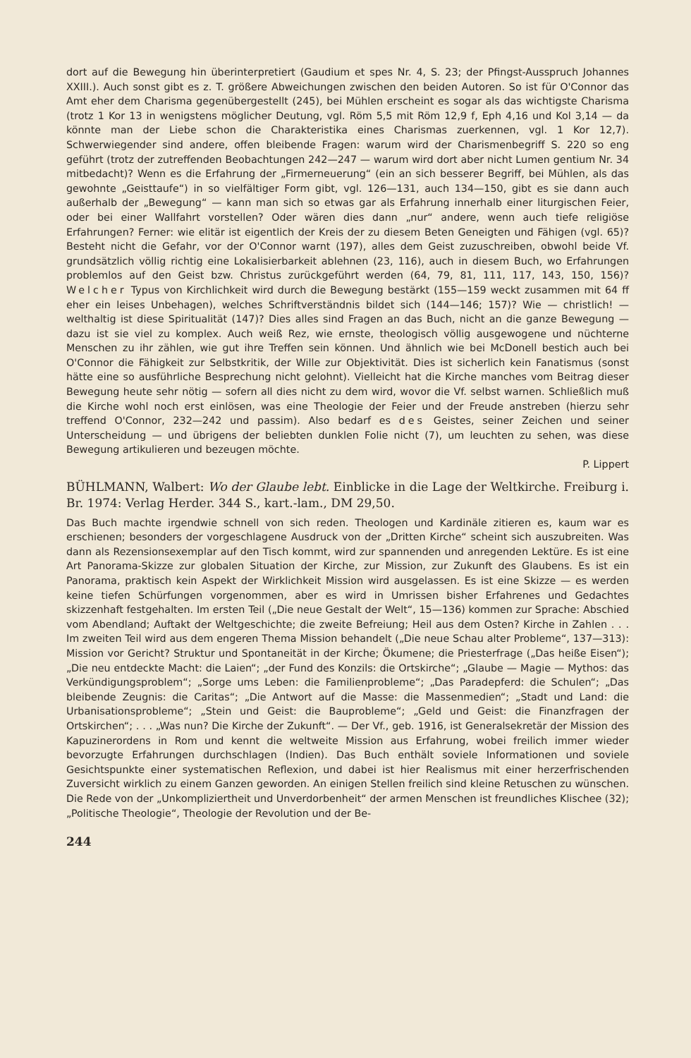dort auf die Bewegung hin überinterpretiert (Gaudium et spes Nr. 4, S. 23; der Pfingst-Ausspruch Johannes XXIII.). Auch sonst gibt es z. T. größere Abweichungen zwischen den beiden Autoren. So ist für O'Connor das Amt eher dem Charisma gegenübergestellt (245), bei Mühlen erscheint es sogar als das wichtigste Charisma (trotz 1 Kor 13 in wenigstens möglicher Deutung, vgl. Röm 5,5 mit Röm 12,9 f, Eph 4,16 und Kol 3,14 — da könnte man der Liebe schon die Charakteristika eines Charismas zuerkennen, vgl. 1 Kor 12,7). Schwerwiegender sind andere, offen bleibende Fragen: warum wird der Charismenbegriff S. 220 so eng geführt (trotz der zutreffenden Beobachtungen 242—247 — warum wird dort aber nicht Lumen gentium Nr. 34 mitbedacht)? Wenn es die Erfahrung der „Firmerneuerung“ (ein an sich besserer Begriff, bei Mühlen, als das gewohnte „Geisttaufe“) in so vielfältiger Form gibt, vgl. 126—131, auch 134—150, gibt es sie dann auch außerhalb der „Bewegung“ — kann man sich so etwas gar als Erfahrung innerhalb einer liturgischen Feier, oder bei einer Wallfahrt vorstellen? Oder wären dies dann „nur“ andere, wenn auch tiefe religiöse Erfahrungen? Ferner: wie elitär ist eigentlich der Kreis der zu diesem Beten Geneigten und Fähigen (vgl. 65)? Besteht nicht die Gefahr, vor der O'Connor warnt (197), alles dem Geist zuzuschreiben, obwohl beide Vf. grundsätzlich völlig richtig eine Lokalisierbarkeit ablehnen (23, 116), auch in diesem Buch, wo Erfahrungen problemlos auf den Geist bzw. Christus zurückgeführt werden (64, 79, 81, 111, 117, 143, 150, 156)? Welcher Typus von Kirchlichkeit wird durch die Bewegung bestärkt (155—159 weckt zusammen mit 64 ff eher ein leises Unbehagen), welches Schriftverständnis bildet sich (144—146; 157)? Wie — christlich! — welthaltig ist diese Spiritualität (147)? Dies alles sind Fragen an das Buch, nicht an die ganze Bewegung — dazu ist sie viel zu komplex. Auch weiß Rez, wie ernste, theologisch völlig ausgewogene und nüchterne Menschen zu ihr zählen, wie gut ihre Treffen sein können. Und ähnlich wie bei McDonell bestich auch bei O'Connor die Fähigkeit zur Selbstkritik, der Wille zur Objektivität. Dies ist sicherlich kein Fanatismus (sonst hätte eine so ausführliche Besprechung nicht gelohnt). Vielleicht hat die Kirche manches vom Beitrag dieser Bewegung heute sehr nötig — sofern all dies nicht zu dem wird, wovor die Vf. selbst warnen. Schließlich muß die Kirche wohl noch erst einlösen, was eine Theologie der Feier und der Freude anstreben (hierzu sehr treffend O'Connor, 232—242 und passim). Also bedarf es des Geistes, seiner Zeichen und seiner Unterscheidung — und übrigens der beliebten dunklen Folie nicht (7), um leuchten zu sehen, was diese Bewegung artikulieren und bezeugen möchte.
P. Lippert
BÜHLMANN, Walbert: Wo der Glaube lebt. Einblicke in die Lage der Weltkirche. Freiburg i. Br. 1974: Verlag Herder. 344 S., kart.-lam., DM 29,50.
Das Buch machte irgendwie schnell von sich reden. Theologen und Kardinäle zitieren es, kaum war es erschienen; besonders der vorgeschlagene Ausdruck von der „Dritten Kirche“ scheint sich auszubreiten. Was dann als Rezensionsexemplar auf den Tisch kommt, wird zur spannenden und anregenden Lektüre. Es ist eine Art Panorama-Skizze zur globalen Situation der Kirche, zur Mission, zur Zukunft des Glaubens. Es ist ein Panorama, praktisch kein Aspekt der Wirklichkeit Mission wird ausgelassen. Es ist eine Skizze — es werden keine tiefen Schürfungen vorgenommen, aber es wird in Umrissen bisher Erfahrenes und Gedachtes skizzenhaft festgehalten. Im ersten Teil („Die neue Gestalt der Welt“, 15—136) kommen zur Sprache: Abschied vom Abendland; Auftakt der Weltgeschichte; die zweite Befreiung; Heil aus dem Osten? Kirche in Zahlen . . . Im zweiten Teil wird aus dem engeren Thema Mission behandelt („Die neue Schau alter Probleme“, 137—313): Mission vor Gericht? Struktur und Spontaneität in der Kirche; Ökumene; die Priesterfrage („Das heiße Eisen“); „Die neu entdeckte Macht: die Laien“; „der Fund des Konzils: die Ortskirche“; „Glaube — Magie — Mythos: das Verkündigungsproblem“; „Sorge ums Leben: die Familienprobleme“; „Das Paradepferd: die Schulen“; „Das bleibende Zeugnis: die Caritas“; „Die Antwort auf die Masse: die Massenmedien“; „Stadt und Land: die Urbanisationsprobleme“; „Stein und Geist: die Bauprobleme“; „Geld und Geist: die Finanzfragen der Ortskirchen“; . . . „Was nun? Die Kirche der Zukunft“. — Der Vf., geb. 1916, ist Generalsekretär der Mission des Kapuzinerordens in Rom und kennt die weltweite Mission aus Erfahrung, wobei freilich immer wieder bevorzugte Erfahrungen durchschlagen (Indien). Das Buch enthält soviele Informationen und soviele Gesichtspunkte einer systematischen Reflexion, und dabei ist hier Realismus mit einer herzerfrischenden Zuversicht wirklich zu einem Ganzen geworden. An einigen Stellen freilich sind kleine Retuschen zu wünschen. Die Rede von der „Unkompliziertheit und Unverdorbenheit“ der armen Menschen ist freundliches Klischee (32); „Politische Theologie“, Theologie der Revolution und der Be-
244